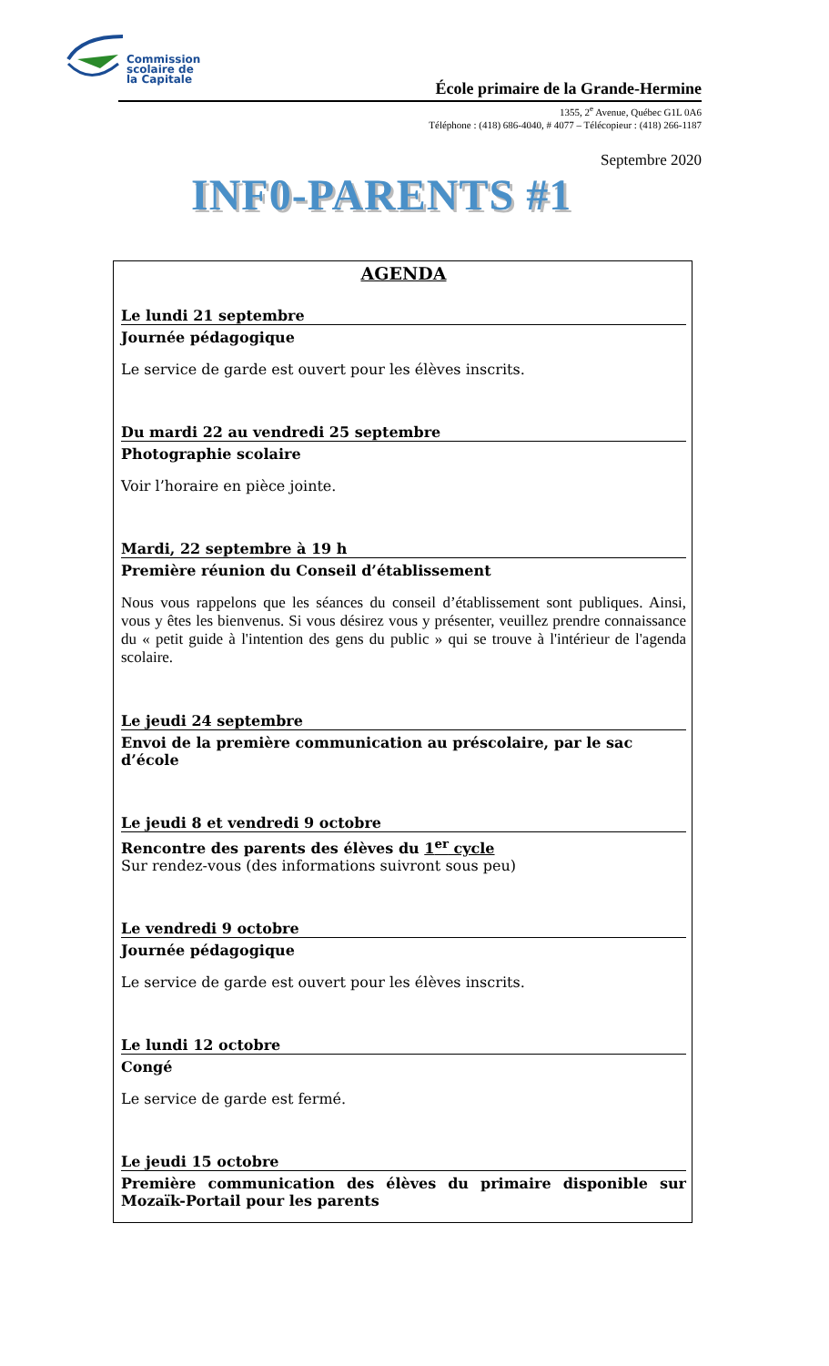Commission
scolaire de
la Capitale
École primaire de la Grande-Hermine
1355, 2<sup>e</sup> Avenue, Québec G1L 0A6
Téléphone : (418) 686-4040, # 4077 – Télécopieur : (418) 266-1187
Septembre 2020
INF0-PARENTS #1
AGENDA
Le lundi 21 septembre
Journée pédagogique
Le service de garde est ouvert pour les élèves inscrits.
Du mardi 22 au vendredi 25 septembre
Photographie scolaire
Voir l’horaire en pièce jointe.
Mardi, 22 septembre à 19 h
Première réunion du Conseil d’établissement
Nous vous rappelons que les séances du conseil d’établissement sont publiques. Ainsi, vous y êtes les bienvenus. Si vous désirez vous y présenter, veuillez prendre connaissance du « petit guide à l'intention des gens du public » qui se trouve à l'intérieur de l'agenda scolaire.
Le jeudi 24 septembre
Envoi de la première communication au préscolaire, par le sac d’école
Le jeudi 8 et vendredi 9 octobre
Rencontre des parents des élèves du 1<sup>er</sup> cycle
Sur rendez-vous (des informations suivront sous peu)
Le vendredi 9 octobre
Journée pédagogique
Le service de garde est ouvert pour les élèves inscrits.
Le lundi 12 octobre
Congé
Le service de garde est fermé.
Le jeudi 15 octobre
Première communication des élèves du primaire disponible sur Mozaïk-Portail pour les parents